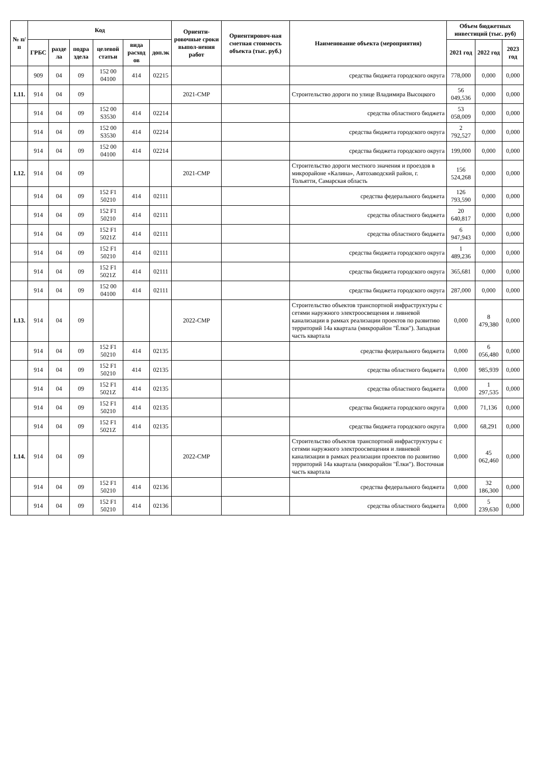| № п/п | Код | | | | | | Ориенти-ровочные сроки выпол-нения работ | Ориентировоч-ная сметная стоимость объекта (тыс. руб.) | Наименование объекта (мероприятия) | Объем бюджетных инвестиций (тыс. руб) | | |
| --- | --- | --- | --- | --- | --- | --- | --- | --- | --- | --- | --- | --- |
| | ГРБС | разде ла | подра здела | целевой статьи | вида расход ов | доп.эк | | | | 2021 год | 2022 год | 2023 год |
| | 909 | 04 | 09 | 152 00 04100 | 414 | 02215 | | | средства бюджета городского округа | 778,000 | 0,000 | 0,000 |
| 1.11. | 914 | 04 | 09 | | | | 2021-СМР | | Строительство дороги по улице Владимира Высоцкого | 56 049,536 | 0,000 | 0,000 |
| | 914 | 04 | 09 | 152 00 S3530 | 414 | 02214 | | | средства областного бюджета | 53 058,009 | 0,000 | 0,000 |
| | 914 | 04 | 09 | 152 00 S3530 | 414 | 02214 | | | средства бюджета городского округа | 2 792,527 | 0,000 | 0,000 |
| | 914 | 04 | 09 | 152 00 04100 | 414 | 02214 | | | средства бюджета городского округа | 199,000 | 0,000 | 0,000 |
| 1.12. | 914 | 04 | 09 | | | | 2021-СМР | | Строительство дороги местного значения и проездов в микрорайоне «Калина», Автозаводский район, г. Тольятти, Самарская область | 156 524,268 | 0,000 | 0,000 |
| | 914 | 04 | 09 | 152 F1 50210 | 414 | 02111 | | | средства федерального бюджета | 126 793,590 | 0,000 | 0,000 |
| | 914 | 04 | 09 | 152 F1 50210 | 414 | 02111 | | | средства областного бюджета | 20 640,817 | 0,000 | 0,000 |
| | 914 | 04 | 09 | 152 F1 5021Z | 414 | 02111 | | | средства областного бюджета | 6 947,943 | 0,000 | 0,000 |
| | 914 | 04 | 09 | 152 F1 50210 | 414 | 02111 | | | средства бюджета городского округа | 1 489,236 | 0,000 | 0,000 |
| | 914 | 04 | 09 | 152 F1 5021Z | 414 | 02111 | | | средства бюджета городского округа | 365,681 | 0,000 | 0,000 |
| | 914 | 04 | 09 | 152 00 04100 | 414 | 02111 | | | средства бюджета городского округа | 287,000 | 0,000 | 0,000 |
| 1.13. | 914 | 04 | 09 | | | | 2022-СМР | | Строительство объектов транспортной инфраструктуры с сетями наружного электроосвещения и ливневой канализации в рамках реализации проектов по развитию территорий 14а квартала (микрорайон "Ёлки"). Западная часть квартала | 0,000 | 8 479,380 | 0,000 |
| | 914 | 04 | 09 | 152 F1 50210 | 414 | 02135 | | | средства федерального бюджета | 0,000 | 6 056,480 | 0,000 |
| | 914 | 04 | 09 | 152 F1 50210 | 414 | 02135 | | | средства областного бюджета | 0,000 | 985,939 | 0,000 |
| | 914 | 04 | 09 | 152 F1 5021Z | 414 | 02135 | | | средства областного бюджета | 0,000 | 1 297,535 | 0,000 |
| | 914 | 04 | 09 | 152 F1 50210 | 414 | 02135 | | | средства бюджета городского округа | 0,000 | 71,136 | 0,000 |
| | 914 | 04 | 09 | 152 F1 5021Z | 414 | 02135 | | | средства бюджета городского округа | 0,000 | 68,291 | 0,000 |
| 1.14. | 914 | 04 | 09 | | | | 2022-СМР | | Строительство объектов транспортной инфраструктуры с сетями наружного электроосвещения и ливневой канализации в рамках реализации проектов по развитию территорий 14а квартала (микрорайон "Ёлки"). Восточная часть квартала | 0,000 | 45 062,460 | 0,000 |
| | 914 | 04 | 09 | 152 F1 50210 | 414 | 02136 | | | средства федерального бюджета | 0,000 | 32 186,300 | 0,000 |
| | 914 | 04 | 09 | 152 F1 50210 | 414 | 02136 | | | средства областного бюджета | 0,000 | 5 239,630 | 0,000 |